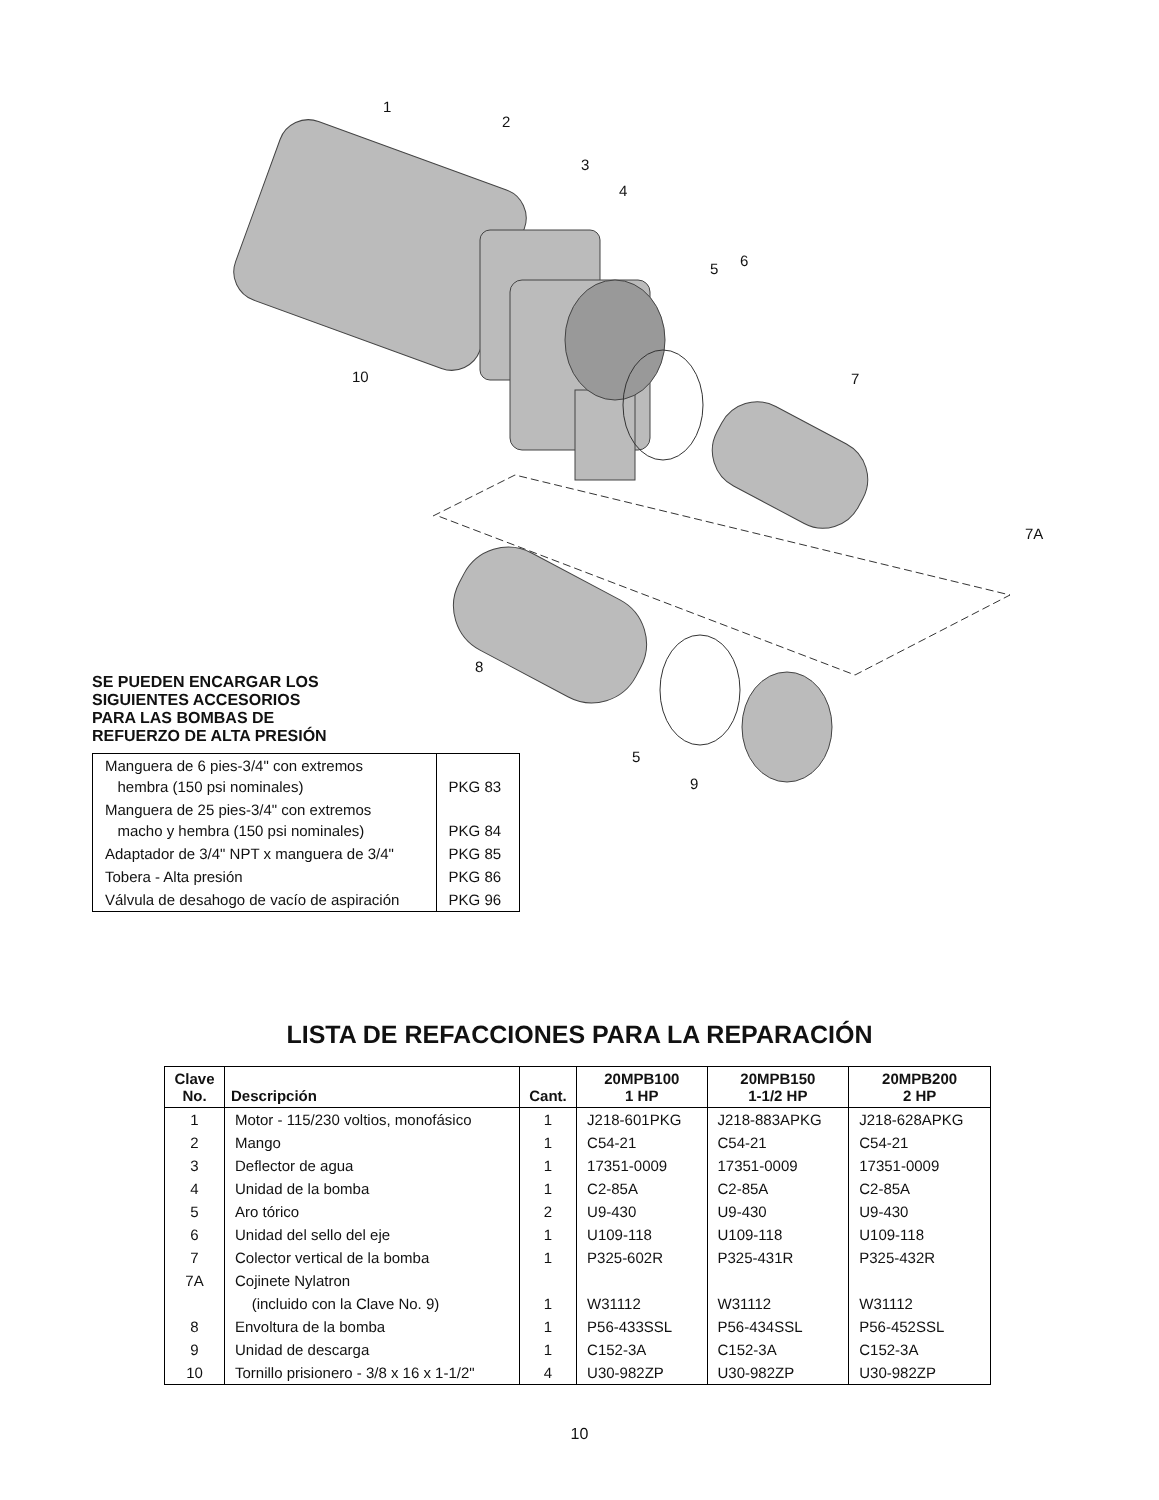1
2
3
4
5 6
7
7A
8
9
10
5
SE PUEDEN ENCARGAR LOS
SIGUIENTES ACCESORIOS
PARA LAS BOMBAS DE
REFUERZO DE ALTA PRESIÓN
| Manguera de 6 pies-3/4" con extremos hembra (150 psi nominales) | PKG 83 |
| Manguera de 25 pies-3/4" con extremos macho y hembra (150 psi nominales) | PKG 84 |
| Adaptador de 3/4" NPT x manguera de 3/4" | PKG 85 |
| Tobera - Alta presión | PKG 86 |
| Válvula de desahogo de vacío de aspiración | PKG 96 |
LISTA DE REFACCIONES PARA LA REPARACIÓN
| Clave No. | Descripción | Cant. | 20MPB100 1 HP | 20MPB150 1-1/2 HP | 20MPB200 2 HP |
| --- | --- | --- | --- | --- | --- |
| 1 | Motor - 115/230 voltios, monofásico | 1 | J218-601PKG | J218-883APKG | J218-628APKG |
| 2 | Mango | 1 | C54-21 | C54-21 | C54-21 |
| 3 | Deflector de agua | 1 | 17351-0009 | 17351-0009 | 17351-0009 |
| 4 | Unidad de la bomba | 1 | C2-85A | C2-85A | C2-85A |
| 5 | Aro tórico | 2 | U9-430 | U9-430 | U9-430 |
| 6 | Unidad del sello del eje | 1 | U109-118 | U109-118 | U109-118 |
| 7 | Colector vertical de la bomba | 1 | P325-602R | P325-431R | P325-432R |
| 7A | Cojinete Nylatron | | | | |
| | (incluido con la Clave No. 9) | 1 | W31112 | W31112 | W31112 |
| 8 | Envoltura de la bomba | 1 | P56-433SSL | P56-434SSL | P56-452SSL |
| 9 | Unidad de descarga | 1 | C152-3A | C152-3A | C152-3A |
| 10 | Tornillo prisionero - 3/8 x 16 x 1-1/2" | 4 | U30-982ZP | U30-982ZP | U30-982ZP |
10